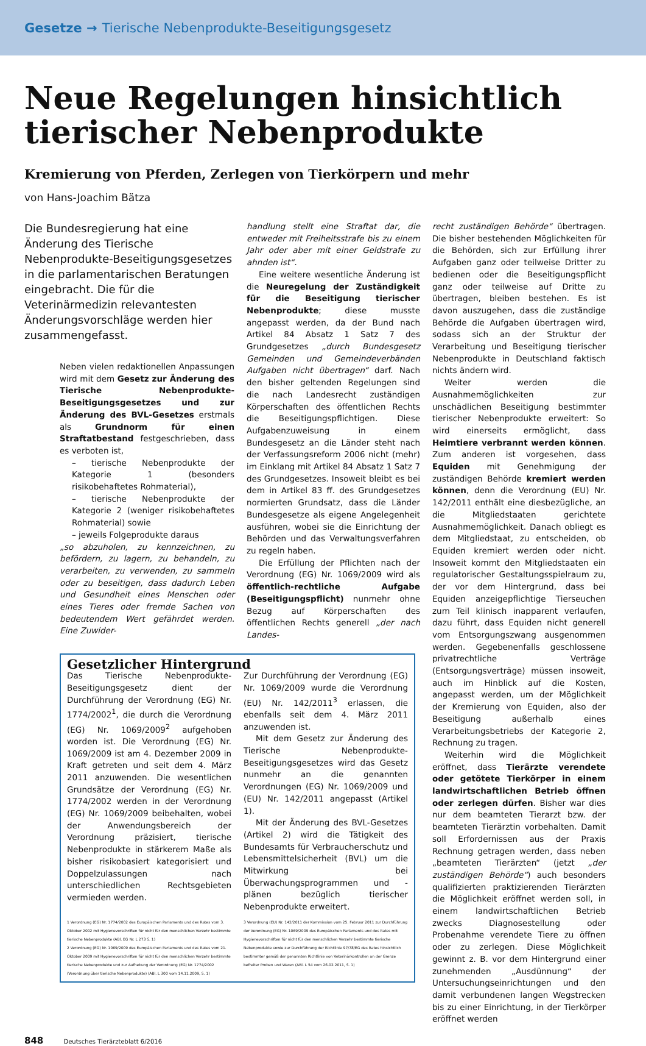Gesetze → Tierische Nebenprodukte-Beseitigungsgesetz
Neue Regelungen hinsichtlich tierischer Nebenprodukte
Kremierung von Pferden, Zerlegen von Tierkörpern und mehr
von Hans-Joachim Bätza
Die Bundesregierung hat eine Änderung des Tierische Nebenprodukte-Beseitigungsgesetzes in die parlamentarischen Beratungen eingebracht. Die für die Veterinärmedizin relevantesten Änderungsvorschläge werden hier zusammengefasst.
Neben vielen redaktionellen Anpassungen wird mit dem Gesetz zur Änderung des Tierische Nebenprodukte-Beseitigungsgesetzes und zur Änderung des BVL-Gesetzes erstmals als Grundnorm für einen Straftatbestand festgeschrieben, dass es verboten ist,
– tierische Nebenprodukte der Kategorie 1 (besonders risikobehaftetes Rohmaterial),
– tierische Nebenprodukte der Kategorie 2 (weniger risikobehaftetes Rohmaterial) sowie
– jeweils Folgeprodukte daraus
„so abzuholen, zu kennzeichnen, zu befördern, zu lagern, zu behandeln, zu verarbeiten, zu verwenden, zu sammeln oder zu beseitigen, dass dadurch Leben und Gesundheit eines Menschen oder eines Tieres oder fremde Sachen von bedeutendem Wert gefährdet werden. Eine Zuwider-
handlung stellt eine Straftat dar, die entweder mit Freiheitsstrafe bis zu einem Jahr oder aber mit einer Geldstrafe zu ahnden ist“.
Eine weitere wesentliche Änderung ist die Neuregelung der Zuständigkeit für die Beseitigung tierischer Nebenprodukte; diese musste angepasst werden, da der Bund nach Artikel 84 Absatz 1 Satz 7 des Grundgesetzes „durch Bundesgesetz Gemeinden und Gemeindeverbänden Aufgaben nicht übertragen“ darf. Nach den bisher geltenden Regelungen sind die nach Landesrecht zuständigen Körperschaften des öffentlichen Rechts die Beseitigungspflichtigen. Diese Aufgabenzuweisung in einem Bundesgesetz an die Länder steht nach der Verfassungsreform 2006 nicht (mehr) im Einklang mit Artikel 84 Absatz 1 Satz 7 des Grundgesetzes. Insoweit bleibt es bei dem in Artikel 83 ff. des Grundgesetzes normierten Grundsatz, dass die Länder Bundesgesetze als eigene Angelegenheit ausführen, wobei sie die Einrichtung der Behörden und das Verwaltungsverfahren zu regeln haben.
Die Erfüllung der Pflichten nach der Verordnung (EG) Nr. 1069/2009 wird als öffentlich-rechtliche Aufgabe (Beseitigungspflicht) nunmehr ohne Bezug auf Körperschaften des öffentlichen Rechts generell „der nach Landes-
Gesetzlicher Hintergrund
Das Tierische Nebenprodukte-Beseitigungsgesetz dient der Durchführung der Verordnung (EG) Nr. 1774/2002<sup>1</sup>, die durch die Verordnung (EG) Nr. 1069/2009<sup>2</sup> aufgehoben worden ist. Die Verordnung (EG) Nr. 1069/2009 ist am 4. Dezember 2009 in Kraft getreten und seit dem 4. März 2011 anzuwenden. Die wesentlichen Grundsätze der Verordnung (EG) Nr. 1774/2002 werden in der Verordnung (EG) Nr. 1069/2009 beibehalten, wobei der Anwendungsbereich der Verordnung präzisiert, tierische Nebenprodukte in stärkerem Maße als bisher risikobasiert kategorisiert und Doppelzulassungen nach unterschiedlichen Rechtsgebieten vermieden werden.
Zur Durchführung der Verordnung (EG) Nr. 1069/2009 wurde die Verordnung (EU) Nr. 142/2011<sup>3</sup> erlassen, die ebenfalls seit dem 4. März 2011 anzuwenden ist.
Mit dem Gesetz zur Änderung des Tierische Nebenprodukte-Beseitigungsgesetzes wird das Gesetz nunmehr an die genannten Verordnungen (EG) Nr. 1069/2009 und (EU) Nr. 142/2011 angepasst (Artikel 1).
Mit der Änderung des BVL-Gesetzes (Artikel 2) wird die Tätigkeit des Bundesamts für Verbraucherschutz und Lebensmittelsicherheit (BVL) um die Mitwirkung bei Überwachungsprogrammen und -plänen bezüglich tierischer Nebenprodukte erweitert.
1 Verordnung (EG) Nr. 1774/2002 des Europäischen Parlaments und des Rates vom 3. Oktober 2002 mit Hygienevorschriften für nicht für den menschlichen Verzehr bestimmte tierische Nebenprodukte (ABl. EG Nr. L 273 S. 1)
2 Verordnung (EG) Nr. 1069/2009 des Europäischen Parlaments und des Rates vom 21. Oktober 2009 mit Hygienevorschriften für nicht für den menschlichen Verzehr bestimmte tierische Nebenprodukte und zur Aufhebung der Verordnung (EG) Nr. 1774/2002 (Verordnung über tierische Nebenprodukte) (ABl. L 300 vom 14.11.2009, S. 1)
3 Verordnung (EU) Nr. 142/2011 der Kommission vom 25. Februar 2011 zur Durchführung der Verordnung (EG) Nr. 1069/2009 des Europäischen Parlaments und des Rates mit Hygienevorschriften für nicht für den menschlichen Verzehr bestimmte tierische Nebenprodukte sowie zur Durchführung der Richtlinie 97/78/EG des Rates hinsichtlich bestimmter gemäß der genannten Richtlinie von Veterinärkontrollen an der Grenze befreiter Proben und Waren (ABl. L 54 vom 26.02.2011, S. 1)
recht zuständigen Behörde“ übertragen. Die bisher bestehenden Möglichkeiten für die Behörden, sich zur Erfüllung ihrer Aufgaben ganz oder teilweise Dritter zu bedienen oder die Beseitigungspflicht ganz oder teilweise auf Dritte zu übertragen, bleiben bestehen. Es ist davon auszugehen, dass die zuständige Behörde die Aufgaben übertragen wird, sodass sich an der Struktur der Verarbeitung und Beseitigung tierischer Nebenprodukte in Deutschland faktisch nichts ändern wird.
Weiter werden die Ausnahmemöglichkeiten zur unschädlichen Beseitigung bestimmter tierischer Nebenprodukte erweitert: So wird einerseits ermöglicht, dass Heimtiere verbrannt werden können. Zum anderen ist vorgesehen, dass Equiden mit Genehmigung der zuständigen Behörde kremiert werden können, denn die Verordnung (EU) Nr. 142/2011 enthält eine diesbezügliche, an die Mitgliedstaaten gerichtete Ausnahmemöglichkeit. Danach obliegt es dem Mitgliedstaat, zu entscheiden, ob Equiden kremiert werden oder nicht. Insoweit kommt den Mitgliedstaaten ein regulatorischer Gestaltungsspielraum zu, der vor dem Hintergrund, dass bei Equiden anzeigepflichtige Tierseuchen zum Teil klinisch inapparent verlaufen, dazu führt, dass Equiden nicht generell vom Entsorgungszwang ausgenommen werden. Gegebenenfalls geschlossene privatrechtliche Verträge (Entsorgungsverträge) müssen insoweit, auch im Hinblick auf die Kosten, angepasst werden, um der Möglichkeit der Kremierung von Equiden, also der Beseitigung außerhalb eines Verarbeitungsbetriebs der Kategorie 2, Rechnung zu tragen.
Weiterhin wird die Möglichkeit eröffnet, dass Tierärzte verendete oder getötete Tierkörper in einem landwirtschaftlichen Betrieb öffnen oder zerlegen dürfen. Bisher war dies nur dem beamteten Tierarzt bzw. der beamteten Tierärztin vorbehalten. Damit soll Erfordernissen aus der Praxis Rechnung getragen werden, dass neben „beamteten Tierärzten“ (jetzt „der zuständigen Behörde“) auch besonders qualifizierten praktizierenden Tierärzten die Möglichkeit eröffnet werden soll, in einem landwirtschaftlichen Betrieb zwecks Diagnosestellung oder Probenahme verendete Tiere zu öffnen oder zu zerlegen. Diese Möglichkeit gewinnt z. B. vor dem Hintergrund einer zunehmenden „Ausdünnung“ der Untersuchungseinrichtungen und den damit verbundenen langen Wegstrecken bis zu einer Einrichtung, in der Tierkörper eröffnet werden
848 Deutsches Tierärzteblatt 6/2016